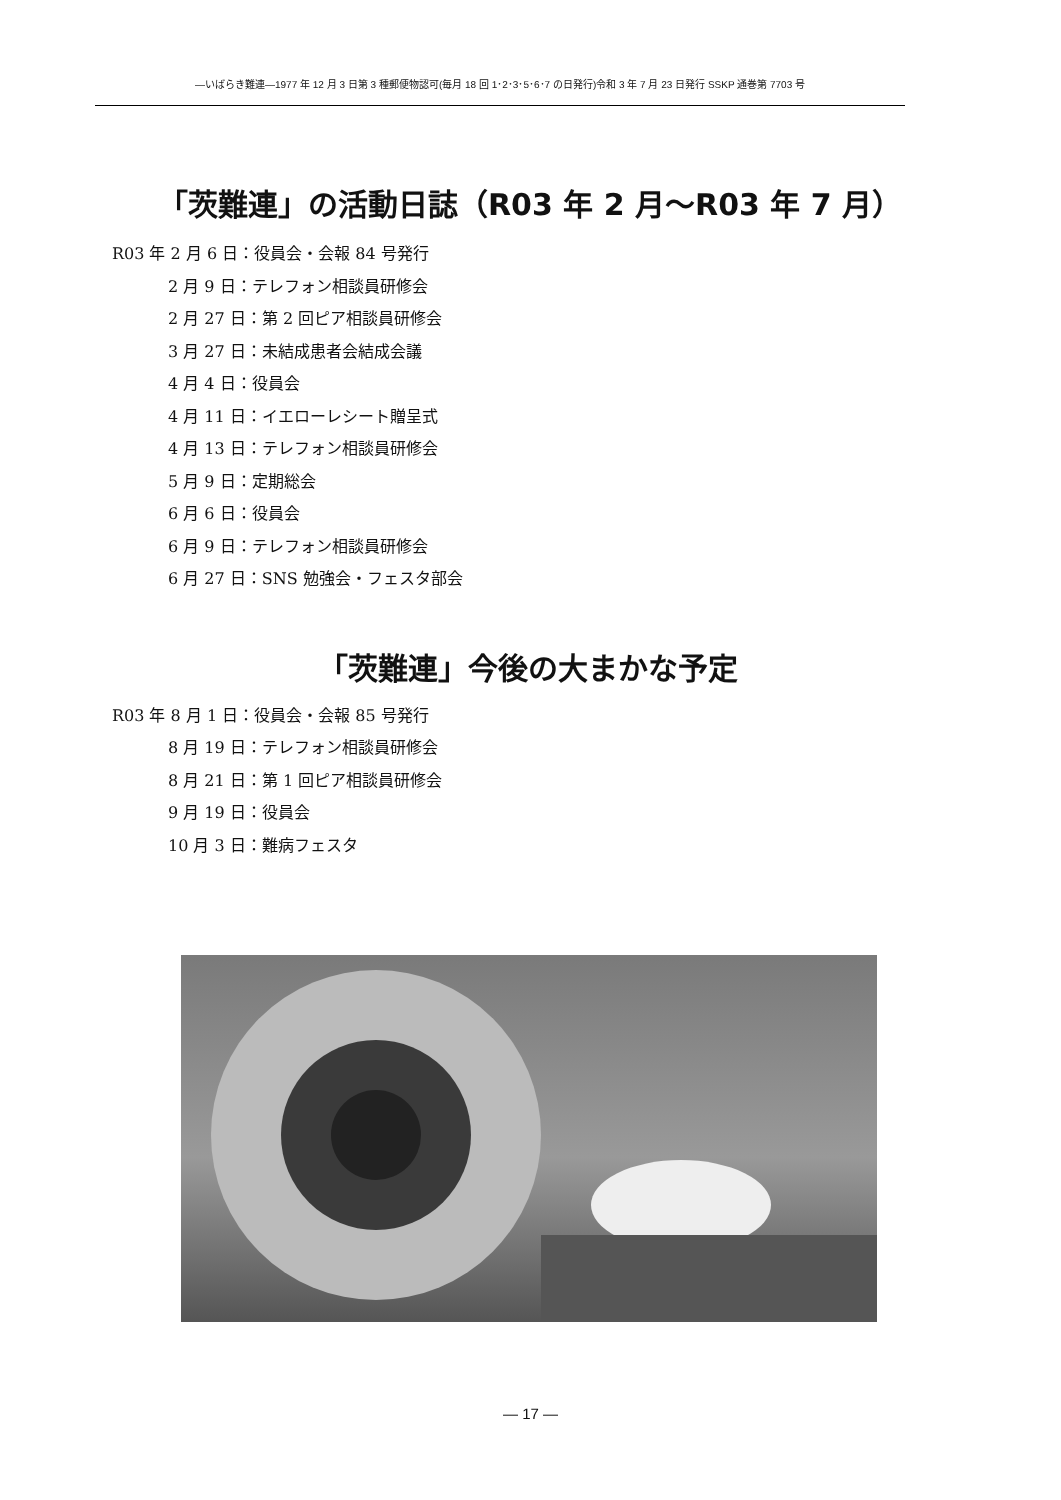—いばらき難連—1977 年 12 月 3 日第 3 種郵便物認可(毎月 18 回 1･2･3･5･6･7 の日発行)令和 3 年 7 月 23 日発行 SSKP 通巻第 7703 号
「茨難連」の活動日誌（R03 年 2 月～R03 年 7 月）
R03 年 2 月 6 日：役員会・会報 84 号発行
2 月 9 日：テレフォン相談員研修会
2 月 27 日：第 2 回ピア相談員研修会
3 月 27 日：未結成患者会結成会議
4 月 4 日：役員会
4 月 11 日：イエローレシート贈呈式
4 月 13 日：テレフォン相談員研修会
5 月 9 日：定期総会
6 月 6 日：役員会
6 月 9 日：テレフォン相談員研修会
6 月 27 日：SNS 勉強会・フェスタ部会
「茨難連」今後の大まかな予定
R03 年 8 月 1 日：役員会・会報 85 号発行
8 月 19 日：テレフォン相談員研修会
8 月 21 日：第 1 回ピア相談員研修会
9 月 19 日：役員会
10 月 3 日：難病フェスタ
— 17 —